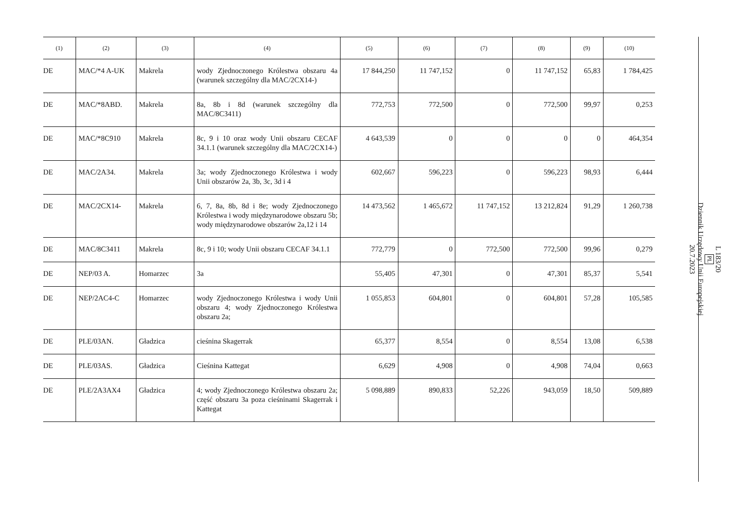| (1) | (2) | (3) | (4) | (5) | (6) | (7) | (8) | (9) | (10) |
| --- | --- | --- | --- | --- | --- | --- | --- | --- | --- |
| DE | MAC/*4 A-UK | Makrela | wody Zjednoczonego Królestwa obszaru 4a (warunek szczególny dla MAC/2CX14-) | 17 844,250 | 11 747,152 | 0 | 11 747,152 | 65,83 | 1 784,425 |
| DE | MAC/*8ABD. | Makrela | 8a, 8b i 8d (warunek szczególny dla MAC/8C3411) | 772,753 | 772,500 | 0 | 772,500 | 99,97 | 0,253 |
| DE | MAC/*8C910 | Makrela | 8c, 9 i 10 oraz wody Unii obszaru CECAF 34.1.1 (warunek szczególny dla MAC/2CX14-) | 4 643,539 | 0 | 0 | 0 | 0 | 464,354 |
| DE | MAC/2A34. | Makrela | 3a; wody Zjednoczonego Królestwa i wody Unii obszarów 2a, 3b, 3c, 3d i 4 | 602,667 | 596,223 | 0 | 596,223 | 98,93 | 6,444 |
| DE | MAC/2CX14- | Makrela | 6, 7, 8a, 8b, 8d i 8e; wody Zjednoczonego Królestwa i wody międzynarodowe obszaru 5b; wody międzynarodowe obszarów 2a,12 i 14 | 14 473,562 | 1 465,672 | 11 747,152 | 13 212,824 | 91,29 | 1 260,738 |
| DE | MAC/8C3411 | Makrela | 8c, 9 i 10; wody Unii obszaru CECAF 34.1.1 | 772,779 | 0 | 772,500 | 772,500 | 99,96 | 0,279 |
| DE | NEP/03 A. | Homarzec | 3a | 55,405 | 47,301 | 0 | 47,301 | 85,37 | 5,541 |
| DE | NEP/2AC4-C | Homarzec | wody Zjednoczonego Królestwa i wody Unii obszaru 4; wody Zjednoczonego Królestwa obszaru 2a; | 1 055,853 | 604,801 | 0 | 604,801 | 57,28 | 105,585 |
| DE | PLE/03AN. | Gładzica | cieśnina Skagerrak | 65,377 | 8,554 | 0 | 8,554 | 13,08 | 6,538 |
| DE | PLE/03AS. | Gładzica | Cieśnina Kattegat | 6,629 | 4,908 | 0 | 4,908 | 74,04 | 0,663 |
| DE | PLE/2A3AX4 | Gładzica | 4; wody Zjednoczonego Królestwa obszaru 2a; część obszaru 3a poza cieśninami Skagerrak i Kattegat | 5 098,889 | 890,833 | 52,226 | 943,059 | 18,50 | 509,889 |
L 183/20
PL
Dziennik Urzędowy Unii Europejskiej
20.7.2023